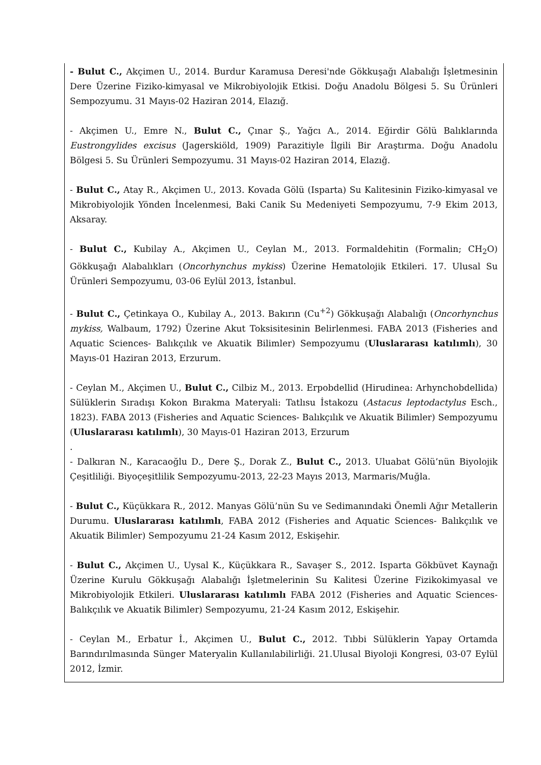- Bulut C., Akçimen U., 2014. Burdur Karamusa Deresi'nde Gökkuşağı Alabalığı İşletmesinin Dere Üzerine Fiziko-kimyasal ve Mikrobiyolojik Etkisi. Doğu Anadolu Bölgesi 5. Su Ürünleri Sempozyumu. 31 Mayıs-02 Haziran 2014, Elazığ.
- Akçimen U., Emre N., Bulut C., Çınar Ş., Yağcı A., 2014. Eğirdir Gölü Balıklarında Eustrongylides excisus (Jagerskiöld, 1909) Parazitiyle İlgili Bir Araştırma. Doğu Anadolu Bölgesi 5. Su Ürünleri Sempozyumu. 31 Mayıs-02 Haziran 2014, Elazığ.
- Bulut C., Atay R., Akçimen U., 2013. Kovada Gölü (Isparta) Su Kalitesinin Fiziko-kimyasal ve Mikrobiyolojik Yönden İncelenmesi, Baki Canik Su Medeniyeti Sempozyumu, 7-9 Ekim 2013, Aksaray.
- Bulut C., Kubilay A., Akçimen U., Ceylan M., 2013. Formaldehitin (Formalin; CH<sub>2</sub>O) Gökkuşağı Alabalıkları (Oncorhynchus mykiss) Üzerine Hematolojik Etkileri. 17. Ulusal Su Ürünleri Sempozyumu, 03-06 Eylül 2013, İstanbul.
- Bulut C., Çetinkaya O., Kubilay A., 2013. Bakırın (Cu<sup>+2</sup>) Gökkuşağı Alabalığı (Oncorhynchus mykiss, Walbaum, 1792) Üzerine Akut Toksisitesinin Belirlenmesi. FABA 2013 (Fisheries and Aquatic Sciences- Balıkçılık ve Akuatik Bilimler) Sempozyumu (Uluslararası katılımlı), 30 Mayıs-01 Haziran 2013, Erzurum.
- Ceylan M., Akçimen U., Bulut C., Cilbiz M., 2013. Erpobdellid (Hirudinea: Arhynchobdellida) Sülüklerin Sıradışı Kokon Bırakma Materyali: Tatlısu İstakozu (Astacus leptodactylus Esch., 1823). FABA 2013 (Fisheries and Aquatic Sciences- Balıkçılık ve Akuatik Bilimler) Sempozyumu (Uluslararası katılımlı), 30 Mayıs-01 Haziran 2013, Erzurum
.
- Dalkıran N., Karacaoğlu D., Dere Ş., Dorak Z., Bulut C., 2013. Uluabat Gölü’nün Biyolojik Çeşitliliği. Biyoçeşitlilik Sempozyumu-2013, 22-23 Mayıs 2013, Marmaris/Muğla.
- Bulut C., Küçükkara R., 2012. Manyas Gölü’nün Su ve Sedimanındaki Önemli Ağır Metallerin Durumu. Uluslararası katılımlı, FABA 2012 (Fisheries and Aquatic Sciences- Balıkçılık ve Akuatik Bilimler) Sempozyumu 21-24 Kasım 2012, Eskişehir.
- Bulut C., Akçimen U., Uysal K., Küçükkara R., Savaşer S., 2012. Isparta Gökbüvet Kaynağı Üzerine Kurulu Gökkuşağı Alabalığı İşletmelerinin Su Kalitesi Üzerine Fizikokimyasal ve Mikrobiyolojik Etkileri. Uluslararası katılımlı FABA 2012 (Fisheries and Aquatic Sciences- Balıkçılık ve Akuatik Bilimler) Sempozyumu, 21-24 Kasım 2012, Eskişehir.
- Ceylan M., Erbatur İ., Akçimen U., Bulut C., 2012. Tıbbi Sülüklerin Yapay Ortamda Barındırılmasında Sünger Materyalin Kullanılabilirliği. 21.Ulusal Biyoloji Kongresi, 03-07 Eylül 2012, İzmir.